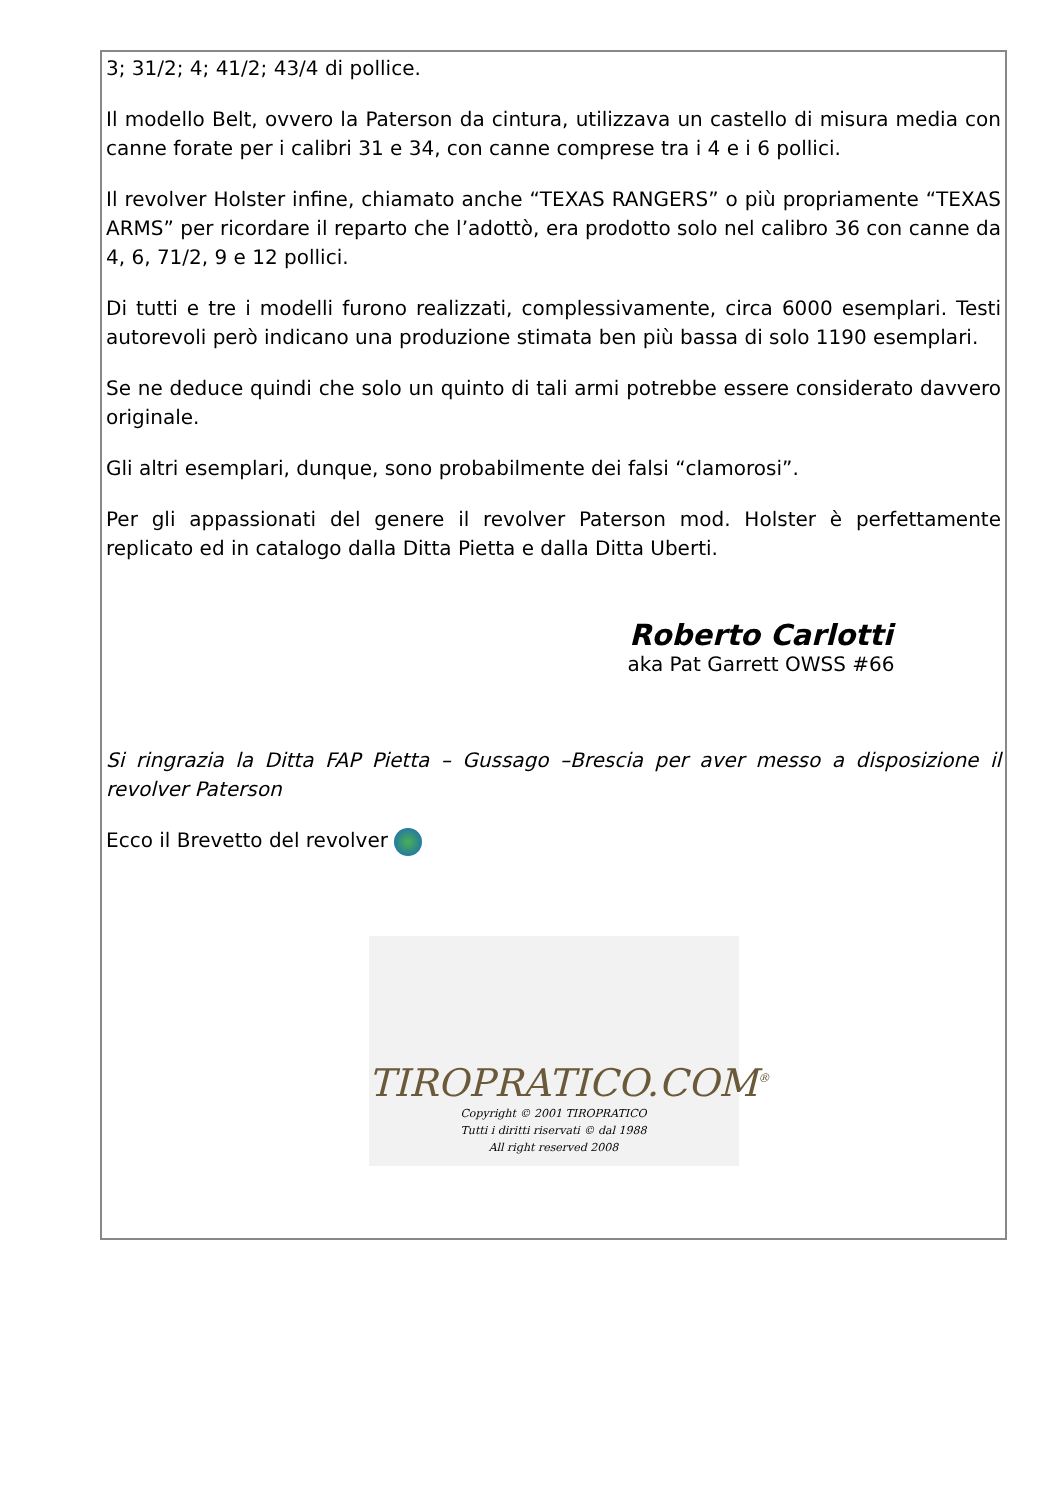3; 31/2; 4; 41/2; 43/4 di pollice.
Il modello Belt, ovvero la Paterson da cintura, utilizzava un castello di misura media con canne forate per i calibri 31 e 34, con canne comprese tra i 4 e i 6 pollici.
Il revolver Holster infine, chiamato anche “TEXAS RANGERS” o più propriamente “TEXAS ARMS” per ricordare il reparto che l’adottò, era prodotto solo nel calibro 36 con canne da 4, 6, 71/2, 9 e 12 pollici.
Di tutti e tre i modelli furono realizzati, complessivamente, circa 6000 esemplari. Testi autorevoli però indicano una produzione stimata ben più bassa di solo 1190 esemplari.
Se ne deduce quindi che solo un quinto di tali armi potrebbe essere considerato davvero originale.
Gli altri esemplari, dunque, sono probabilmente dei falsi “clamorosi”.
Per gli appassionati del genere il revolver Paterson mod. Holster è perfettamente replicato ed in catalogo dalla Ditta Pietta e dalla Ditta Uberti.
Roberto Carlotti
aka Pat Garrett OWSS #66
Si ringrazia la Ditta FAP Pietta – Gussago –Brescia per aver messo a disposizione il revolver Paterson
Ecco il Brevetto del revolver
TIROPRATICO.COM<sup>®</sup>
Copyright © 2001 TIROPRATICO
Tutti i diritti riservati © dal 1988
All right reserved 2008